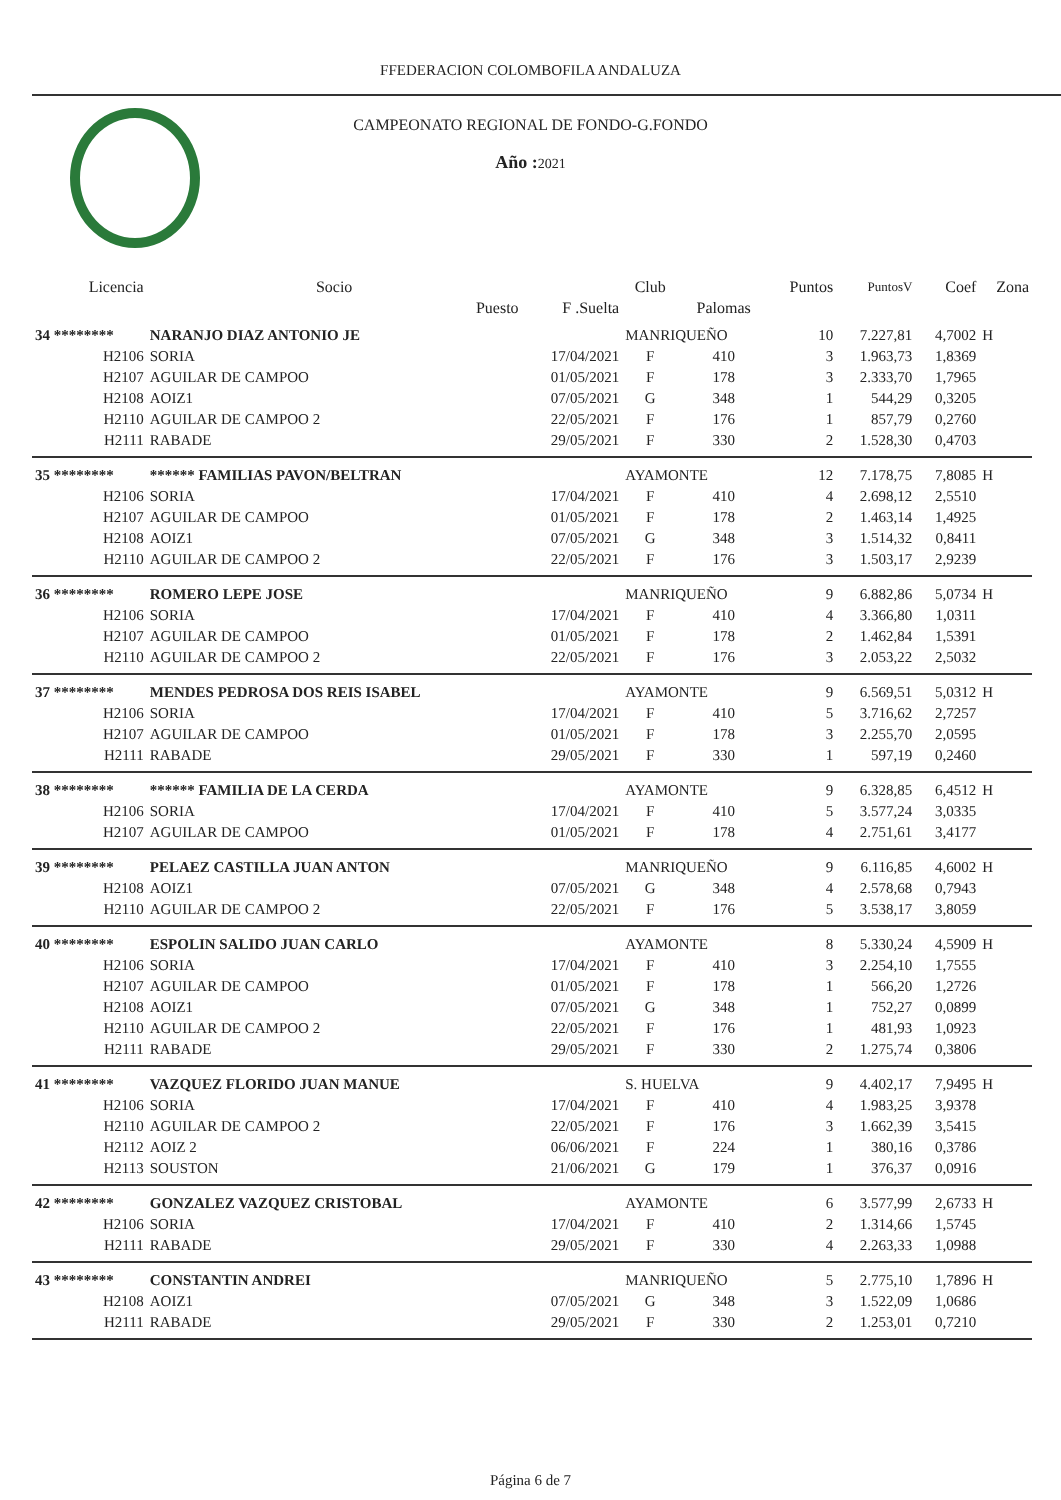FFEDERACION COLOMBOFILA ANDALUZA
CAMPEONATO REGIONAL DE FONDO-G.FONDO
Año : 2021
| Licencia | Socio | | Club | | Puntos | PuntosV | Coef | Zona |
| --- | --- | --- | --- | --- | --- | --- | --- | --- |
| | Puesto | F .Suelta | | Palomas | | | | |
| 34 ******** | NARANJO DIAZ ANTONIO JE | | MANRIQUEÑO | | 10 | 7.227,81 | 4,7002 | H |
| H2106 | SORIA | 17/04/2021 | F | 410 | 3 | 1.963,73 | 1,8369 | |
| H2107 | AGUILAR DE CAMPOO | 01/05/2021 | F | 178 | 3 | 2.333,70 | 1,7965 | |
| H2108 | AOIZ1 | 07/05/2021 | G | 348 | 1 | 544,29 | 0,3205 | |
| H2110 | AGUILAR DE CAMPOO 2 | 22/05/2021 | F | 176 | 1 | 857,79 | 0,2760 | |
| H2111 | RABADE | 29/05/2021 | F | 330 | 2 | 1.528,30 | 0,4703 | |
| 35 ******** | ****** FAMILIAS PAVON/BELTRAN | | AYAMONTE | | 12 | 7.178,75 | 7,8085 | H |
| H2106 | SORIA | 17/04/2021 | F | 410 | 4 | 2.698,12 | 2,5510 | |
| H2107 | AGUILAR DE CAMPOO | 01/05/2021 | F | 178 | 2 | 1.463,14 | 1,4925 | |
| H2108 | AOIZ1 | 07/05/2021 | G | 348 | 3 | 1.514,32 | 0,8411 | |
| H2110 | AGUILAR DE CAMPOO 2 | 22/05/2021 | F | 176 | 3 | 1.503,17 | 2,9239 | |
| 36 ******** | ROMERO LEPE JOSE | | MANRIQUEÑO | | 9 | 6.882,86 | 5,0734 | H |
| H2106 | SORIA | 17/04/2021 | F | 410 | 4 | 3.366,80 | 1,0311 | |
| H2107 | AGUILAR DE CAMPOO | 01/05/2021 | F | 178 | 2 | 1.462,84 | 1,5391 | |
| H2110 | AGUILAR DE CAMPOO 2 | 22/05/2021 | F | 176 | 3 | 2.053,22 | 2,5032 | |
| 37 ******** | MENDES PEDROSA DOS REIS ISABEL | | AYAMONTE | | 9 | 6.569,51 | 5,0312 | H |
| H2106 | SORIA | 17/04/2021 | F | 410 | 5 | 3.716,62 | 2,7257 | |
| H2107 | AGUILAR DE CAMPOO | 01/05/2021 | F | 178 | 3 | 2.255,70 | 2,0595 | |
| H2111 | RABADE | 29/05/2021 | F | 330 | 1 | 597,19 | 0,2460 | |
| 38 ******** | ****** FAMILIA DE LA CERDA | | AYAMONTE | | 9 | 6.328,85 | 6,4512 | H |
| H2106 | SORIA | 17/04/2021 | F | 410 | 5 | 3.577,24 | 3,0335 | |
| H2107 | AGUILAR DE CAMPOO | 01/05/2021 | F | 178 | 4 | 2.751,61 | 3,4177 | |
| 39 ******** | PELAEZ CASTILLA JUAN ANTON | | MANRIQUEÑO | | 9 | 6.116,85 | 4,6002 | H |
| H2108 | AOIZ1 | 07/05/2021 | G | 348 | 4 | 2.578,68 | 0,7943 | |
| H2110 | AGUILAR DE CAMPOO 2 | 22/05/2021 | F | 176 | 5 | 3.538,17 | 3,8059 | |
| 40 ******** | ESPOLIN SALIDO JUAN CARLO | | AYAMONTE | | 8 | 5.330,24 | 4,5909 | H |
| H2106 | SORIA | 17/04/2021 | F | 410 | 3 | 2.254,10 | 1,7555 | |
| H2107 | AGUILAR DE CAMPOO | 01/05/2021 | F | 178 | 1 | 566,20 | 1,2726 | |
| H2108 | AOIZ1 | 07/05/2021 | G | 348 | 1 | 752,27 | 0,0899 | |
| H2110 | AGUILAR DE CAMPOO 2 | 22/05/2021 | F | 176 | 1 | 481,93 | 1,0923 | |
| H2111 | RABADE | 29/05/2021 | F | 330 | 2 | 1.275,74 | 0,3806 | |
| 41 ******** | VAZQUEZ FLORIDO JUAN MANUE | | S. HUELVA | | 9 | 4.402,17 | 7,9495 | H |
| H2106 | SORIA | 17/04/2021 | F | 410 | 4 | 1.983,25 | 3,9378 | |
| H2110 | AGUILAR DE CAMPOO 2 | 22/05/2021 | F | 176 | 3 | 1.662,39 | 3,5415 | |
| H2112 | AOIZ 2 | 06/06/2021 | F | 224 | 1 | 380,16 | 0,3786 | |
| H2113 | SOUSTON | 21/06/2021 | G | 179 | 1 | 376,37 | 0,0916 | |
| 42 ******** | GONZALEZ VAZQUEZ CRISTOBAL | | AYAMONTE | | 6 | 3.577,99 | 2,6733 | H |
| H2106 | SORIA | 17/04/2021 | F | 410 | 2 | 1.314,66 | 1,5745 | |
| H2111 | RABADE | 29/05/2021 | F | 330 | 4 | 2.263,33 | 1,0988 | |
| 43 ******** | CONSTANTIN ANDREI | | MANRIQUEÑO | | 5 | 2.775,10 | 1,7896 | H |
| H2108 | AOIZ1 | 07/05/2021 | G | 348 | 3 | 1.522,09 | 1,0686 | |
| H2111 | RABADE | 29/05/2021 | F | 330 | 2 | 1.253,01 | 0,7210 | |
Página 6 de 7